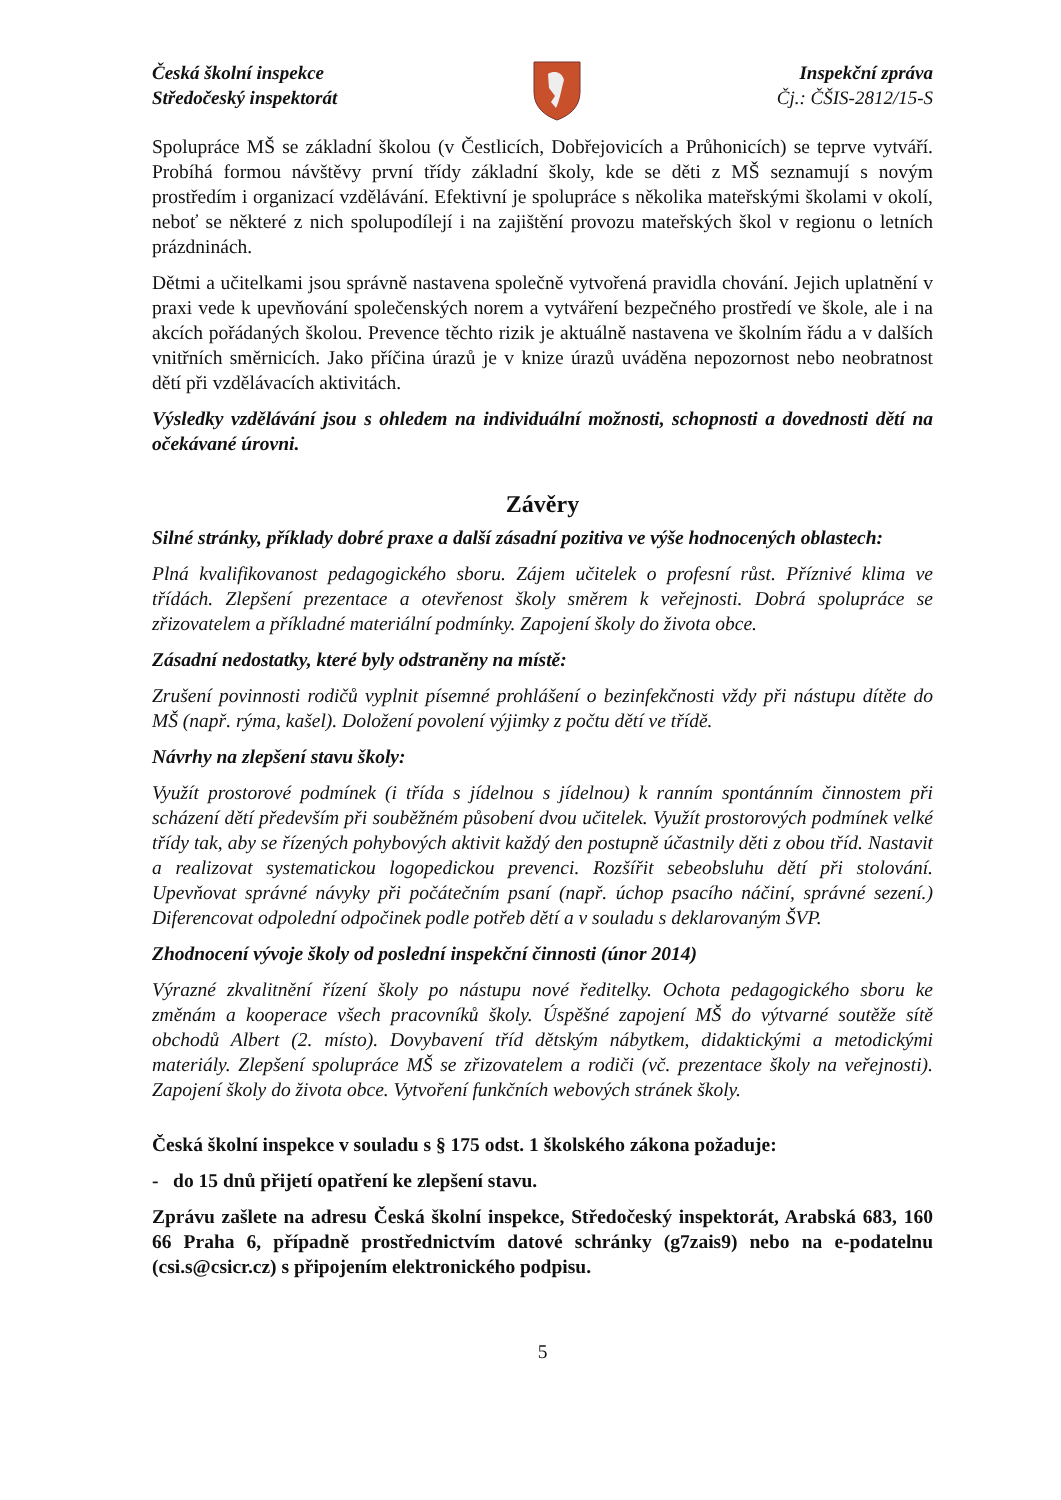Česká školní inspekce
Středočeský inspektorát
Inspekční zpráva
Čj.: ČŠIS-2812/15-S
Spolupráce MŠ se základní školou (v Čestlicích, Dobřejovicích a Průhonicích) se teprve vytváří. Probíhá formou návštěvy první třídy základní školy, kde se děti z MŠ seznamují s novým prostředím i organizací vzdělávání. Efektivní je spolupráce s několika mateřskými školami v okolí, neboť se některé z nich spolupodílejí i na zajištění provozu mateřských škol v regionu o letních prázdninách.
Dětmi a učitelkami jsou správně nastavena společně vytvořená pravidla chování. Jejich uplatnění v praxi vede k upevňování společenských norem a vytváření bezpečného prostředí ve škole, ale i na akcích pořádaných školou. Prevence těchto rizik je aktuálně nastavena ve školním řádu a v dalších vnitřních směrnicích. Jako příčina úrazů je v knize úrazů uváděna nepozornost nebo neobratnost dětí při vzdělávacích aktivitách.
Výsledky vzdělávání jsou s ohledem na individuální možnosti, schopnosti a dovednosti dětí na očekávané úrovni.
Závěry
Silné stránky, příklady dobré praxe a další zásadní pozitiva ve výše hodnocených oblastech:
Plná kvalifikovanost pedagogického sboru. Zájem učitelek o profesní růst. Příznivé klima ve třídách. Zlepšení prezentace a otevřenost školy směrem k veřejnosti. Dobrá spolupráce se zřizovatelem a příkladné materiální podmínky. Zapojení školy do života obce.
Zásadní nedostatky, které byly odstraněny na místě:
Zrušení povinnosti rodičů vyplnit písemné prohlášení o bezinfekčnosti vždy při nástupu dítěte do MŠ (např. rýma, kašel). Doložení povolení výjimky z počtu dětí ve třídě.
Návrhy na zlepšení stavu školy:
Využít prostorové podmínek (i třída s jídelnou s jídelnou) k ranním spontánním činnostem při scházení dětí především při souběžném působení dvou učitelek. Využít prostorových podmínek velké třídy tak, aby se řízených pohybových aktivit každý den postupně účastnily děti z obou tříd. Nastavit a realizovat systematickou logopedickou prevenci. Rozšířit sebeobsluhu dětí při stolování. Upevňovat správné návyky při počátečním psaní (např. úchop psacího náčiní, správné sezení.) Diferencovat odpolední odpočinek podle potřeb dětí a v souladu s deklarovaným ŠVP.
Zhodnocení vývoje školy od poslední inspekční činnosti (únor 2014)
Výrazné zkvalitnění řízení školy po nástupu nové ředitelky. Ochota pedagogického sboru ke změnám a kooperace všech pracovníků školy. Úspěšné zapojení MŠ do výtvarné soutěže sítě obchodů Albert (2. místo). Dovybavení tříd dětským nábytkem, didaktickými a metodickými materiály. Zlepšení spolupráce MŠ se zřizovatelem a rodiči (vč. prezentace školy na veřejnosti). Zapojení školy do života obce. Vytvoření funkčních webových stránek školy.
Česká školní inspekce v souladu s § 175 odst. 1 školského zákona požaduje:
- do 15 dnů přijetí opatření ke zlepšení stavu.
Zprávu zašlete na adresu Česká školní inspekce, Středočeský inspektorát, Arabská 683, 160 66 Praha 6, případně prostřednictvím datové schránky (g7zais9) nebo na e-podatelnu (csi.s@csicr.cz) s připojením elektronického podpisu.
5